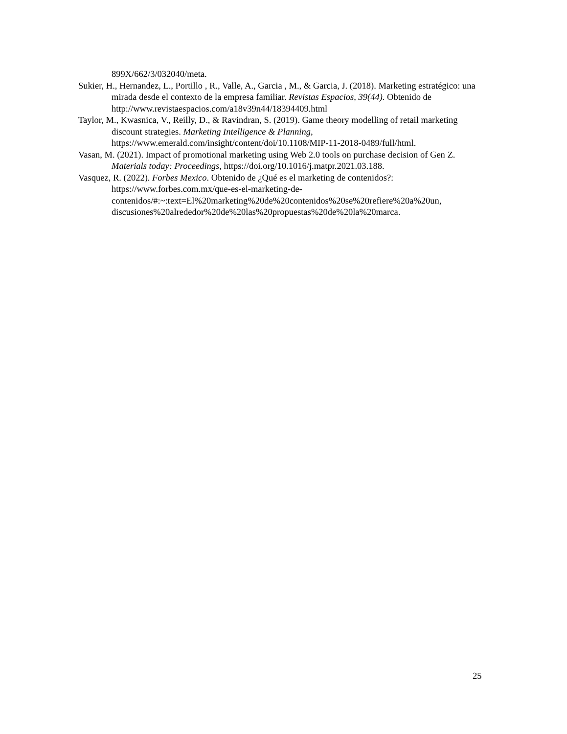899X/662/3/032040/meta.
Sukier, H., Hernandez, L., Portillo , R., Valle, A., Garcia , M., & Garcia, J. (2018). Marketing estratégico: una mirada desde el contexto de la empresa familiar. Revistas Espacios, 39(44). Obtenido de http://www.revistaespacios.com/a18v39n44/18394409.html
Taylor, M., Kwasnica, V., Reilly, D., & Ravindran, S. (2019). Game theory modelling of retail marketing discount strategies. Marketing Intelligence & Planning, https://www.emerald.com/insight/content/doi/10.1108/MIP-11-2018-0489/full/html.
Vasan, M. (2021). Impact of promotional marketing using Web 2.0 tools on purchase decision of Gen Z. Materials today: Proceedings, https://doi.org/10.1016/j.matpr.2021.03.188.
Vasquez, R. (2022). Forbes Mexico. Obtenido de ¿Qué es el marketing de contenidos?: https://www.forbes.com.mx/que-es-el-marketing-de-
contenidos/#:~:text=El%20marketing%20de%20contenidos%20se%20refiere%20a%20un, discusiones%20alrededor%20de%20las%20propuestas%20de%20la%20marca.
25